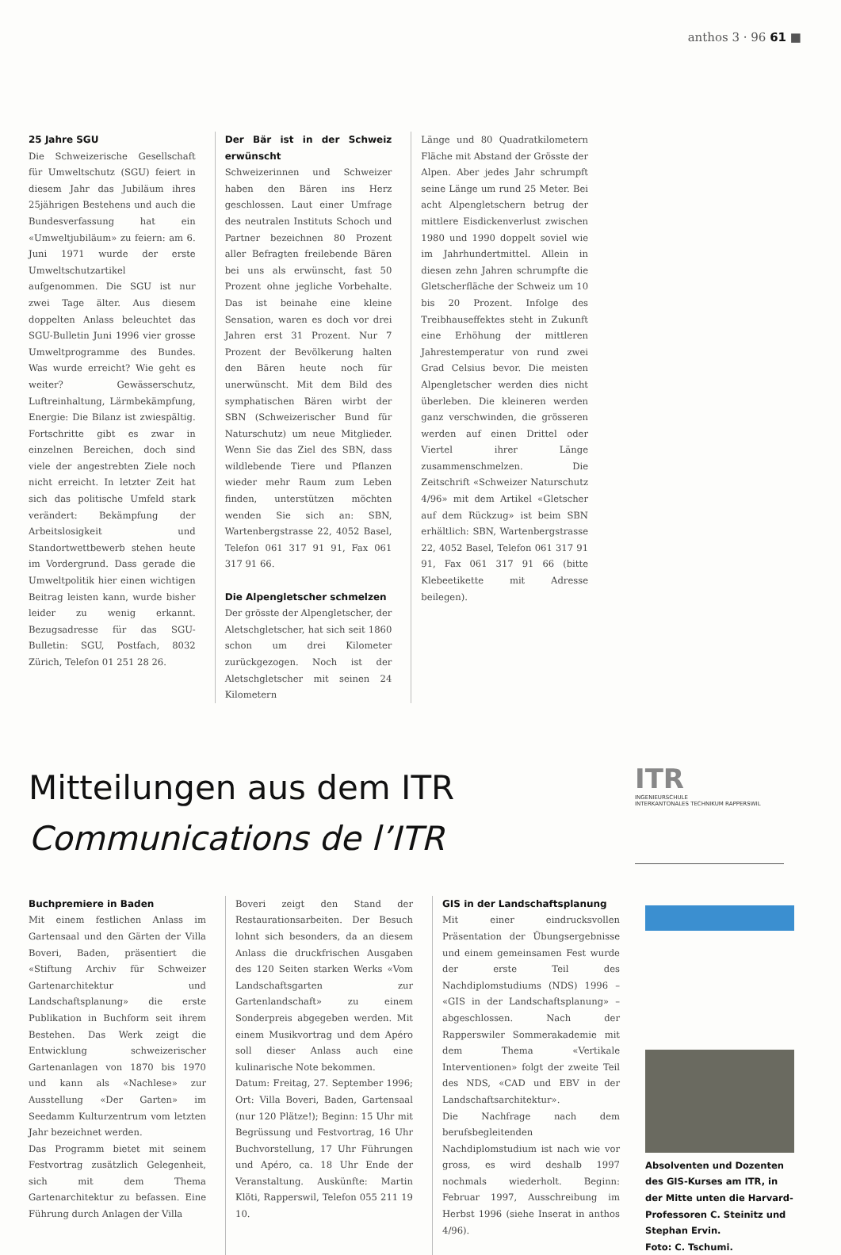anthos 3 · 96 61 ■
25 Jahre SGU
Die Schweizerische Gesellschaft für Umweltschutz (SGU) feiert in diesem Jahr das Jubiläum ihres 25jährigen Bestehens und auch die Bundesverfassung hat ein «Umweltjubiläum» zu feiern: am 6. Juni 1971 wurde der erste Umweltschutzartikel aufgenommen. Die SGU ist nur zwei Tage älter. Aus diesem doppelten Anlass beleuchtet das SGU-Bulletin Juni 1996 vier grosse Umweltprogramme des Bundes. Was wurde erreicht? Wie geht es weiter? Gewässerschutz, Luftreinhaltung, Lärmbekämpfung, Energie: Die Bilanz ist zwiespältig. Fortschritte gibt es zwar in einzelnen Bereichen, doch sind viele der angestrebten Ziele noch nicht erreicht. In letzter Zeit hat sich das politische Umfeld stark verändert: Bekämpfung der Arbeitslosigkeit und Standortwettbewerb stehen heute im Vordergrund. Dass gerade die Umweltpolitik hier einen wichtigen Beitrag leisten kann, wurde bisher leider zu wenig erkannt. Bezugsadresse für das SGU-Bulletin: SGU, Postfach, 8032 Zürich, Telefon 01 251 28 26.
Der Bär ist in der Schweiz erwünscht
Schweizerinnen und Schweizer haben den Bären ins Herz geschlossen. Laut einer Umfrage des neutralen Instituts Schoch und Partner bezeichnen 80 Prozent aller Befragten freilebende Bären bei uns als erwünscht, fast 50 Prozent ohne jegliche Vorbehalte. Das ist beinahe eine kleine Sensation, waren es doch vor drei Jahren erst 31 Prozent. Nur 7 Prozent der Bevölkerung halten den Bären heute noch für unerwünscht. Mit dem Bild des symphatischen Bären wirbt der SBN (Schweizerischer Bund für Naturschutz) um neue Mitglieder. Wenn Sie das Ziel des SBN, dass wildlebende Tiere und Pflanzen wieder mehr Raum zum Leben finden, unterstützen möchten wenden Sie sich an: SBN, Wartenbergstrasse 22, 4052 Basel, Telefon 061 317 91 91, Fax 061 317 91 66.
Die Alpengletscher schmelzen
Der grösste der Alpengletscher, der Aletschgletscher, hat sich seit 1860 schon um drei Kilometer zurückgezogen. Noch ist der Aletschgletscher mit seinen 24 Kilometern
Länge und 80 Quadratkilometern Fläche mit Abstand der Grösste der Alpen. Aber jedes Jahr schrumpft seine Länge um rund 25 Meter. Bei acht Alpengletschern betrug der mittlere Eisdickenverlust zwischen 1980 und 1990 doppelt soviel wie im Jahrhundertmittel. Allein in diesen zehn Jahren schrumpfte die Gletscherfläche der Schweiz um 10 bis 20 Prozent. Infolge des Treibhauseffektes steht in Zukunft eine Erhöhung der mittleren Jahrestemperatur von rund zwei Grad Celsius bevor. Die meisten Alpengletscher werden dies nicht überleben. Die kleineren werden ganz verschwinden, die grösseren werden auf einen Drittel oder Viertel ihrer Länge zusammenschmelzen. Die Zeitschrift «Schweizer Naturschutz 4/96» mit dem Artikel «Gletscher auf dem Rückzug» ist beim SBN erhältlich: SBN, Wartenbergstrasse 22, 4052 Basel, Telefon 061 317 91 91, Fax 061 317 91 66 (bitte Klebeetikette mit Adresse beilegen).
Mitteilungen aus dem ITR
Communications de l’ITR
ITR
INGENIEURSCHULE
INTERKANTONALES TECHNIKUM RAPPERSWIL
Buchpremiere in Baden
Mit einem festlichen Anlass im Gartensaal und den Gärten der Villa Boveri, Baden, präsentiert die «Stiftung Archiv für Schweizer Gartenarchitektur und Landschaftsplanung» die erste Publikation in Buchform seit ihrem Bestehen. Das Werk zeigt die Entwicklung schweizerischer Gartenanlagen von 1870 bis 1970 und kann als «Nachlese» zur Ausstellung «Der Garten» im Seedamm Kulturzentrum vom letzten Jahr bezeichnet werden.
Das Programm bietet mit seinem Festvortrag zusätzlich Gelegenheit, sich mit dem Thema Gartenarchitektur zu befassen. Eine Führung durch Anlagen der Villa
Boveri zeigt den Stand der Restaurationsarbeiten. Der Besuch lohnt sich besonders, da an diesem Anlass die druckfrischen Ausgaben des 120 Seiten starken Werks «Vom Landschaftsgarten zur Gartenlandschaft» zu einem Sonderpreis abgegeben werden. Mit einem Musikvortrag und dem Apéro soll dieser Anlass auch eine kulinarische Note bekommen.
Datum: Freitag, 27. September 1996; Ort: Villa Boveri, Baden, Gartensaal (nur 120 Plätze!); Beginn: 15 Uhr mit Begrüssung und Festvortrag, 16 Uhr Buchvorstellung, 17 Uhr Führungen und Apéro, ca. 18 Uhr Ende der Veranstaltung. Auskünfte: Martin Klöti, Rapperswil, Telefon 055 211 19 10.
GIS in der Landschaftsplanung
Mit einer eindrucksvollen Präsentation der Übungsergebnisse und einem gemeinsamen Fest wurde der erste Teil des Nachdiplomstudiums (NDS) 1996 – «GIS in der Landschaftsplanung» – abgeschlossen. Nach der Rapperswiler Sommerakademie mit dem Thema «Vertikale Interventionen» folgt der zweite Teil des NDS, «CAD und EBV in der Landschaftsarchitektur».
Die Nachfrage nach dem berufsbegleitenden Nachdiplomstudium ist nach wie vor gross, es wird deshalb 1997 nochmals wiederholt. Beginn: Februar 1997, Ausschreibung im Herbst 1996 (siehe Inserat in anthos 4/96).
Absolventen und Dozenten des GIS-Kurses am ITR, in der Mitte unten die Harvard-Professoren C. Steinitz und Stephan Ervin.
Foto: C. Tschumi.